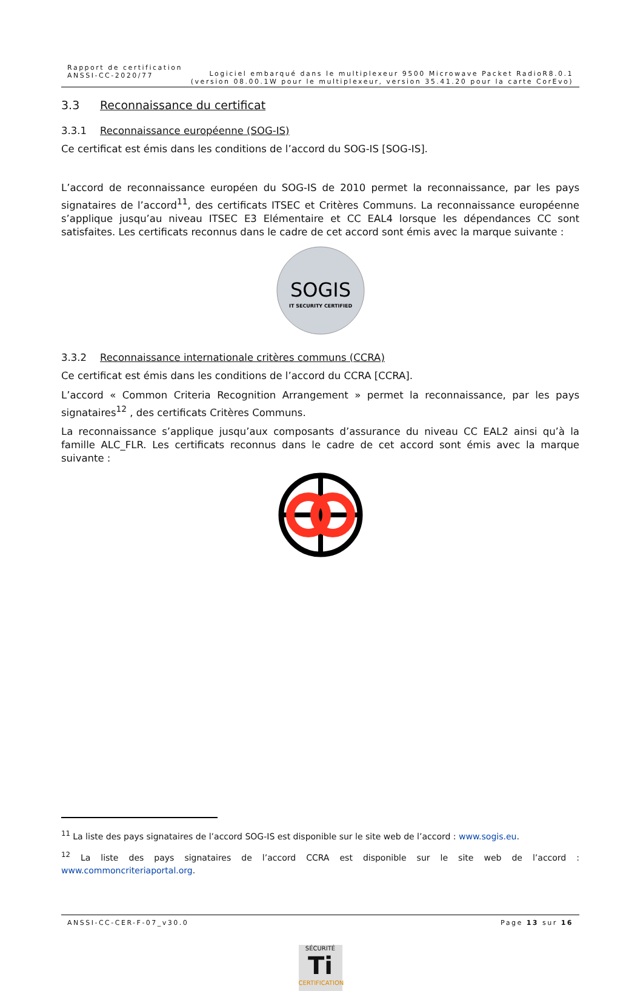Rapport de certification
ANSSI-CC-2020/77
Logiciel embarqué dans le multiplexeur 9500 Microwave Packet RadioR8.0.1
(version 08.00.1W pour le multiplexeur, version 35.41.20 pour la carte CorEvo)
3.3 Reconnaissance du certificat
3.3.1 Reconnaissance européenne (SOG-IS)
Ce certificat est émis dans les conditions de l’accord du SOG-IS [SOG-IS].
L’accord de reconnaissance européen du SOG-IS de 2010 permet la reconnaissance, par les pays signataires de l’accord<sup>11</sup>, des certificats ITSEC et Critères Communs. La reconnaissance européenne s’applique jusqu’au niveau ITSEC E3 Elémentaire et CC EAL4 lorsque les dépendances CC sont satisfaites. Les certificats reconnus dans le cadre de cet accord sont émis avec la marque suivante :
SOGIS
IT SECURITY CERTIFIED
3.3.2 Reconnaissance internationale critères communs (CCRA)
Ce certificat est émis dans les conditions de l’accord du CCRA [CCRA].
L’accord « Common Criteria Recognition Arrangement » permet la reconnaissance, par les pays signataires<sup>12</sup> , des certificats Critères Communs.
La reconnaissance s’applique jusqu’aux composants d’assurance du niveau CC EAL2 ainsi qu’à la famille ALC_FLR. Les certificats reconnus dans le cadre de cet accord sont émis avec la marque suivante :
<sup>11</sup> La liste des pays signataires de l’accord SOG-IS est disponible sur le site web de l’accord : www.sogis.eu.
<sup>12</sup> La liste des pays signataires de l’accord CCRA est disponible sur le site web de l’accord : www.commoncriteriaportal.org.
ANSSI-CC-CER-F-07_v30.0 Page 13 sur 16
SÉCURITÉ
Ti
CERTIFICATION